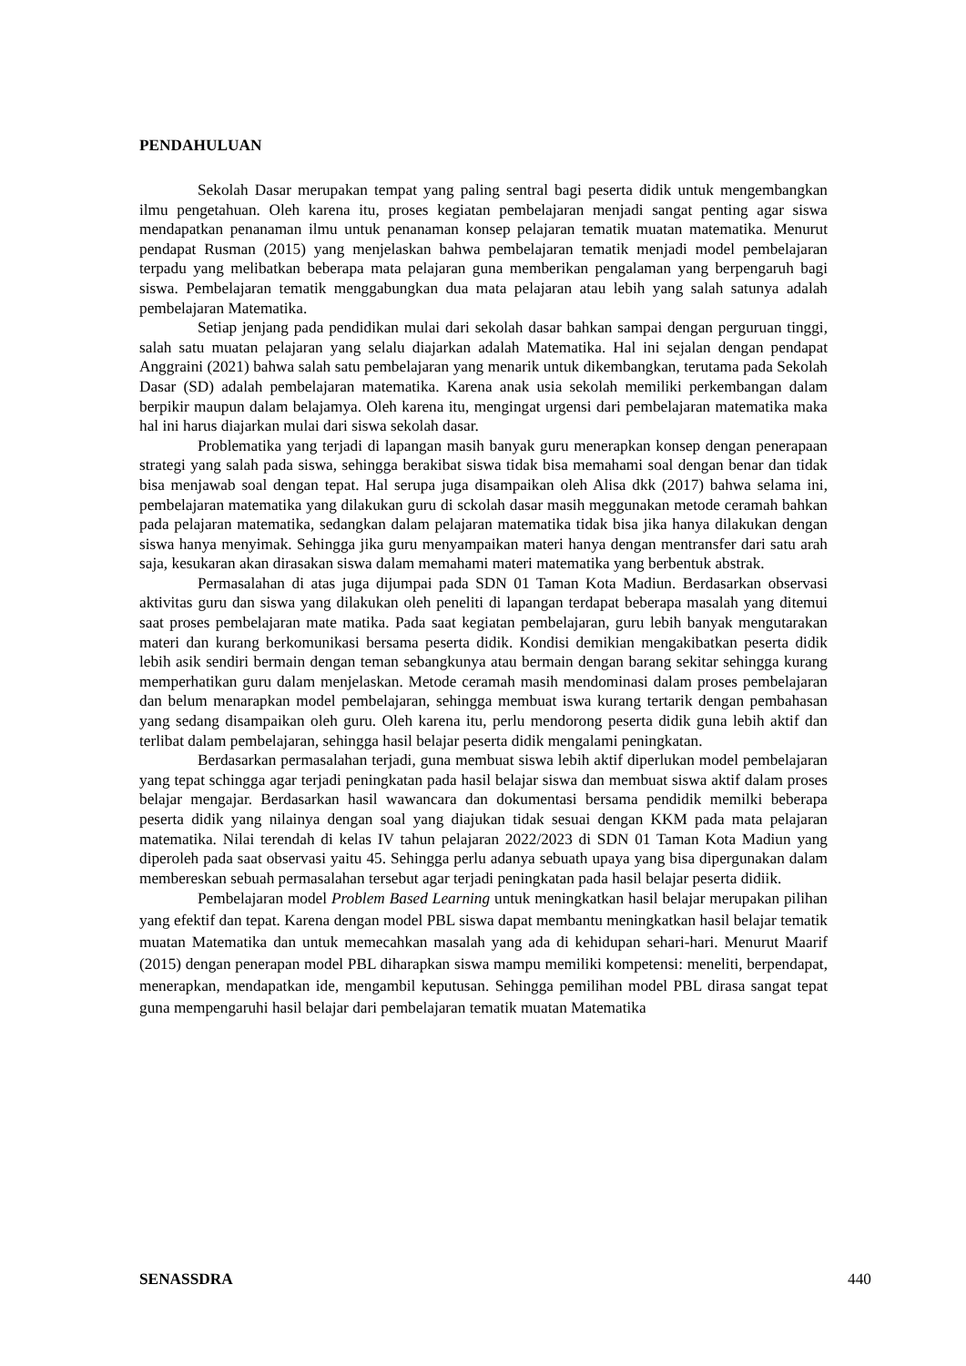PENDAHULUAN
Sekolah Dasar merupakan tempat yang paling sentral bagi peserta didik untuk mengembangkan ilmu pengetahuan. Oleh karena itu, proses kegiatan pembelajaran menjadi sangat penting agar siswa mendapatkan penanaman ilmu untuk penanaman konsep pelajaran tematik muatan matematika. Menurut pendapat Rusman (2015) yang menjelaskan bahwa pembelajaran tematik menjadi model pembelajaran terpadu yang melibatkan beberapa mata pelajaran guna memberikan pengalaman yang berpengaruh bagi siswa. Pembelajaran tematik menggabungkan dua mata pelajaran atau lebih yang salah satunya adalah pembelajaran Matematika.
Setiap jenjang pada pendidikan mulai dari sekolah dasar bahkan sampai dengan perguruan tinggi, salah satu muatan pelajaran yang selalu diajarkan adalah Matematika. Hal ini sejalan dengan pendapat Anggraini (2021) bahwa salah satu pembelajaran yang menarik untuk dikembangkan, terutama pada Sekolah Dasar (SD) adalah pembelajaran matematika. Karena anak usia sekolah memiliki perkembangan dalam berpikir maupun dalam belajamya. Oleh karena itu, mengingat urgensi dari pembelajaran matematika maka hal ini harus diajarkan mulai dari siswa sekolah dasar.
Problematika yang terjadi di lapangan masih banyak guru menerapkan konsep dengan penerapaan strategi yang salah pada siswa, sehingga berakibat siswa tidak bisa memahami soal dengan benar dan tidak bisa menjawab soal dengan tepat. Hal serupa juga disampaikan oleh Alisa dkk (2017) bahwa selama ini, pembelajaran matematika yang dilakukan guru di sckolah dasar masih meggunakan metode ceramah bahkan pada pelajaran matematika, sedangkan dalam pelajaran matematika tidak bisa jika hanya dilakukan dengan siswa hanya menyimak. Sehingga jika guru menyampaikan materi hanya dengan mentransfer dari satu arah saja, kesukaran akan dirasakan siswa dalam memahami materi matematika yang berbentuk abstrak.
Permasalahan di atas juga dijumpai pada SDN 01 Taman Kota Madiun. Berdasarkan observasi aktivitas guru dan siswa yang dilakukan oleh peneliti di lapangan terdapat beberapa masalah yang ditemui saat proses pembelajaran mate matika. Pada saat kegiatan pembelajaran, guru lebih banyak mengutarakan materi dan kurang berkomunikasi bersama peserta didik. Kondisi demikian mengakibatkan peserta didik lebih asik sendiri bermain dengan teman sebangkunya atau bermain dengan barang sekitar sehingga kurang memperhatikan guru dalam menjelaskan. Metode ceramah masih mendominasi dalam proses pembelajaran dan belum menarapkan model pembelajaran, sehingga membuat iswa kurang tertarik dengan pembahasan yang sedang disampaikan oleh guru. Oleh karena itu, perlu mendorong peserta didik guna lebih aktif dan terlibat dalam pembelajaran, sehingga hasil belajar peserta didik mengalami peningkatan.
Berdasarkan permasalahan terjadi, guna membuat siswa lebih aktif diperlukan model pembelajaran yang tepat schingga agar terjadi peningkatan pada hasil belajar siswa dan membuat siswa aktif dalam proses belajar mengajar. Berdasarkan hasil wawancara dan dokumentasi bersama pendidik memilki beberapa peserta didik yang nilainya dengan soal yang diajukan tidak sesuai dengan KKM pada mata pelajaran matematika. Nilai terendah di kelas IV tahun pelajaran 2022/2023 di SDN 01 Taman Kota Madiun yang diperoleh pada saat observasi yaitu 45. Sehingga perlu adanya sebuath upaya yang bisa dipergunakan dalam membereskan sebuah permasalahan tersebut agar terjadi peningkatan pada hasil belajar peserta didiik.
Pembelajaran model Problem Based Learning untuk meningkatkan hasil belajar merupakan pilihan yang efektif dan tepat. Karena dengan model PBL siswa dapat membantu meningkatkan hasil belajar tematik muatan Matematika dan untuk memecahkan masalah yang ada di kehidupan sehari-hari. Menurut Maarif (2015) dengan penerapan model PBL diharapkan siswa mampu memiliki kompetensi: meneliti, berpendapat, menerapkan, mendapatkan ide, mengambil keputusan. Sehingga pemilihan model PBL dirasa sangat tepat guna mempengaruhi hasil belajar dari pembelajaran tematik muatan Matematika
SENASSDRA 440